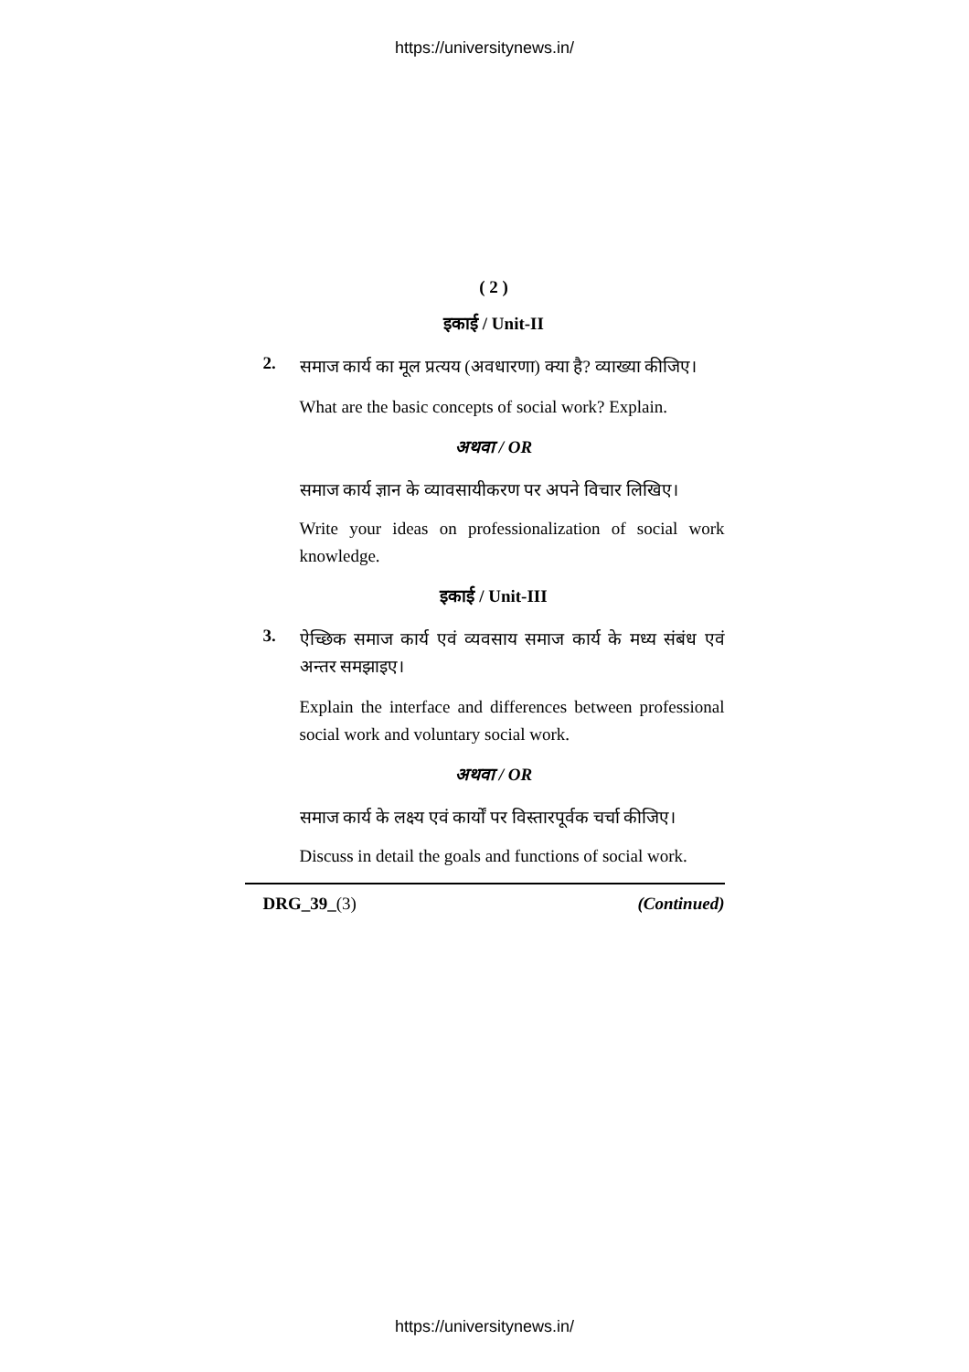https://universitynews.in/
( 2 )
इकाई / Unit-II
2.
समाज कार्य का मूल प्रत्यय (अवधारणा) क्या है? व्याख्या कीजिए।
What are the basic concepts of social work? Explain.
अथवा / OR
समाज कार्य ज्ञान के व्यावसायीकरण पर अपने विचार लिखिए।
Write your ideas on professionalization of social work knowledge.
इकाई / Unit-III
3.
ऐच्छिक समाज कार्य एवं व्यवसाय समाज कार्य के मध्य संबंध एवं अन्तर समझाइए।
Explain the interface and differences between professional social work and voluntary social work.
अथवा / OR
समाज कार्य के लक्ष्य एवं कार्यों पर विस्तारपूर्वक चर्चा कीजिए।
Discuss in detail the goals and functions of social work.
DRG_39_(3) (Continued)
https://universitynews.in/